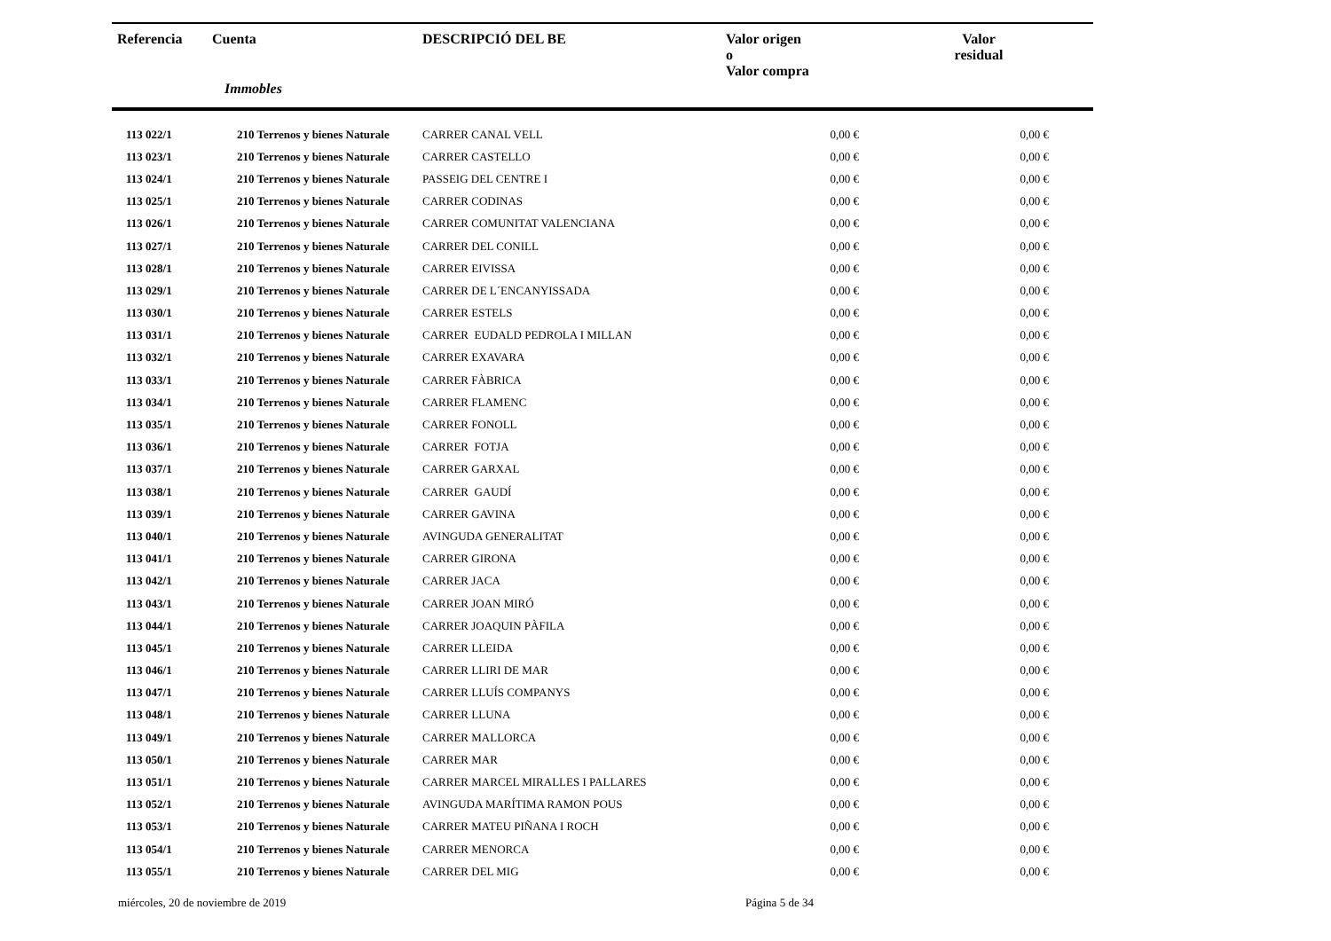| Referencia | Cuenta | DESCRIPCIÓ DEL BE | Valor origen o Valor compra | Valor residual |
| --- | --- | --- | --- | --- |
| | Immobles | | | |
| 113 022/1 | 210 Terrenos y bienes Naturale | CARRER CANAL VELL | 0,00 € | 0,00 € |
| 113 023/1 | 210 Terrenos y bienes Naturale | CARRER CASTELLO | 0,00 € | 0,00 € |
| 113 024/1 | 210 Terrenos y bienes Naturale | PASSEIG DEL CENTRE I | 0,00 € | 0,00 € |
| 113 025/1 | 210 Terrenos y bienes Naturale | CARRER CODINAS | 0,00 € | 0,00 € |
| 113 026/1 | 210 Terrenos y bienes Naturale | CARRER COMUNITAT VALENCIANA | 0,00 € | 0,00 € |
| 113 027/1 | 210 Terrenos y bienes Naturale | CARRER DEL CONILL | 0,00 € | 0,00 € |
| 113 028/1 | 210 Terrenos y bienes Naturale | CARRER EIVISSA | 0,00 € | 0,00 € |
| 113 029/1 | 210 Terrenos y bienes Naturale | CARRER DE L´ENCANYISSADA | 0,00 € | 0,00 € |
| 113 030/1 | 210 Terrenos y bienes Naturale | CARRER ESTELS | 0,00 € | 0,00 € |
| 113 031/1 | 210 Terrenos y bienes Naturale | CARRER EUDALD PEDROLA I MILLAN | 0,00 € | 0,00 € |
| 113 032/1 | 210 Terrenos y bienes Naturale | CARRER EXAVARA | 0,00 € | 0,00 € |
| 113 033/1 | 210 Terrenos y bienes Naturale | CARRER FÀBRICA | 0,00 € | 0,00 € |
| 113 034/1 | 210 Terrenos y bienes Naturale | CARRER FLAMENC | 0,00 € | 0,00 € |
| 113 035/1 | 210 Terrenos y bienes Naturale | CARRER FONOLL | 0,00 € | 0,00 € |
| 113 036/1 | 210 Terrenos y bienes Naturale | CARRER FOTJA | 0,00 € | 0,00 € |
| 113 037/1 | 210 Terrenos y bienes Naturale | CARRER GARXAL | 0,00 € | 0,00 € |
| 113 038/1 | 210 Terrenos y bienes Naturale | CARRER GAUDÍ | 0,00 € | 0,00 € |
| 113 039/1 | 210 Terrenos y bienes Naturale | CARRER GAVINA | 0,00 € | 0,00 € |
| 113 040/1 | 210 Terrenos y bienes Naturale | AVINGUDA GENERALITAT | 0,00 € | 0,00 € |
| 113 041/1 | 210 Terrenos y bienes Naturale | CARRER GIRONA | 0,00 € | 0,00 € |
| 113 042/1 | 210 Terrenos y bienes Naturale | CARRER JACA | 0,00 € | 0,00 € |
| 113 043/1 | 210 Terrenos y bienes Naturale | CARRER JOAN MIRÓ | 0,00 € | 0,00 € |
| 113 044/1 | 210 Terrenos y bienes Naturale | CARRER JOAQUIN PÀFILA | 0,00 € | 0,00 € |
| 113 045/1 | 210 Terrenos y bienes Naturale | CARRER LLEIDA | 0,00 € | 0,00 € |
| 113 046/1 | 210 Terrenos y bienes Naturale | CARRER LLIRI DE MAR | 0,00 € | 0,00 € |
| 113 047/1 | 210 Terrenos y bienes Naturale | CARRER LLUÍS COMPANYS | 0,00 € | 0,00 € |
| 113 048/1 | 210 Terrenos y bienes Naturale | CARRER LLUNA | 0,00 € | 0,00 € |
| 113 049/1 | 210 Terrenos y bienes Naturale | CARRER MALLORCA | 0,00 € | 0,00 € |
| 113 050/1 | 210 Terrenos y bienes Naturale | CARRER MAR | 0,00 € | 0,00 € |
| 113 051/1 | 210 Terrenos y bienes Naturale | CARRER MARCEL MIRALLES I PALLARES | 0,00 € | 0,00 € |
| 113 052/1 | 210 Terrenos y bienes Naturale | AVINGUDA MARÍTIMA RAMON POUS | 0,00 € | 0,00 € |
| 113 053/1 | 210 Terrenos y bienes Naturale | CARRER MATEU PIÑANA I ROCH | 0,00 € | 0,00 € |
| 113 054/1 | 210 Terrenos y bienes Naturale | CARRER MENORCA | 0,00 € | 0,00 € |
| 113 055/1 | 210 Terrenos y bienes Naturale | CARRER DEL MIG | 0,00 € | 0,00 € |
miércoles, 20 de noviembre de 2019
Página 5 de 34